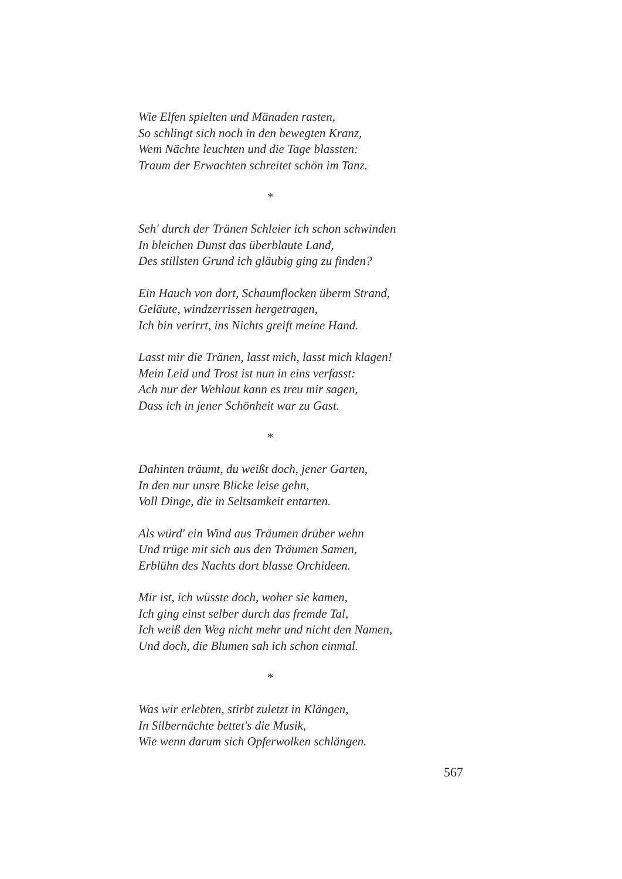Wie Elfen spielten und Mänaden rasten,
So schlingt sich noch in den bewegten Kranz,
Wem Nächte leuchten und die Tage blassten:
Traum der Erwachten schreitet schön im Tanz.
*
Seh' durch der Tränen Schleier ich schon schwinden
In bleichen Dunst das überblaute Land,
Des stillsten Grund ich gläubig ging zu finden?
Ein Hauch von dort, Schaumflocken überm Strand,
Geläute, windzerrissen hergetragen,
Ich bin verirrt, ins Nichts greift meine Hand.
Lasst mir die Tränen, lasst mich, lasst mich klagen!
Mein Leid und Trost ist nun in eins verfasst:
Ach nur der Wehlaut kann es treu mir sagen,
Dass ich in jener Schönheit war zu Gast.
*
Dahinten träumt, du weißt doch, jener Garten,
In den nur unsre Blicke leise gehn,
Voll Dinge, die in Seltsamkeit entarten.
Als würd' ein Wind aus Träumen drüber wehn
Und trüge mit sich aus den Träumen Samen,
Erblühn des Nachts dort blasse Orchideen.
Mir ist, ich wüsste doch, woher sie kamen,
Ich ging einst selber durch das fremde Tal,
Ich weiß den Weg nicht mehr und nicht den Namen,
Und doch, die Blumen sah ich schon einmal.
*
Was wir erlebten, stirbt zuletzt in Klängen,
In Silbernächte bettet's die Musik,
Wie wenn darum sich Opferwolken schlängen.
567